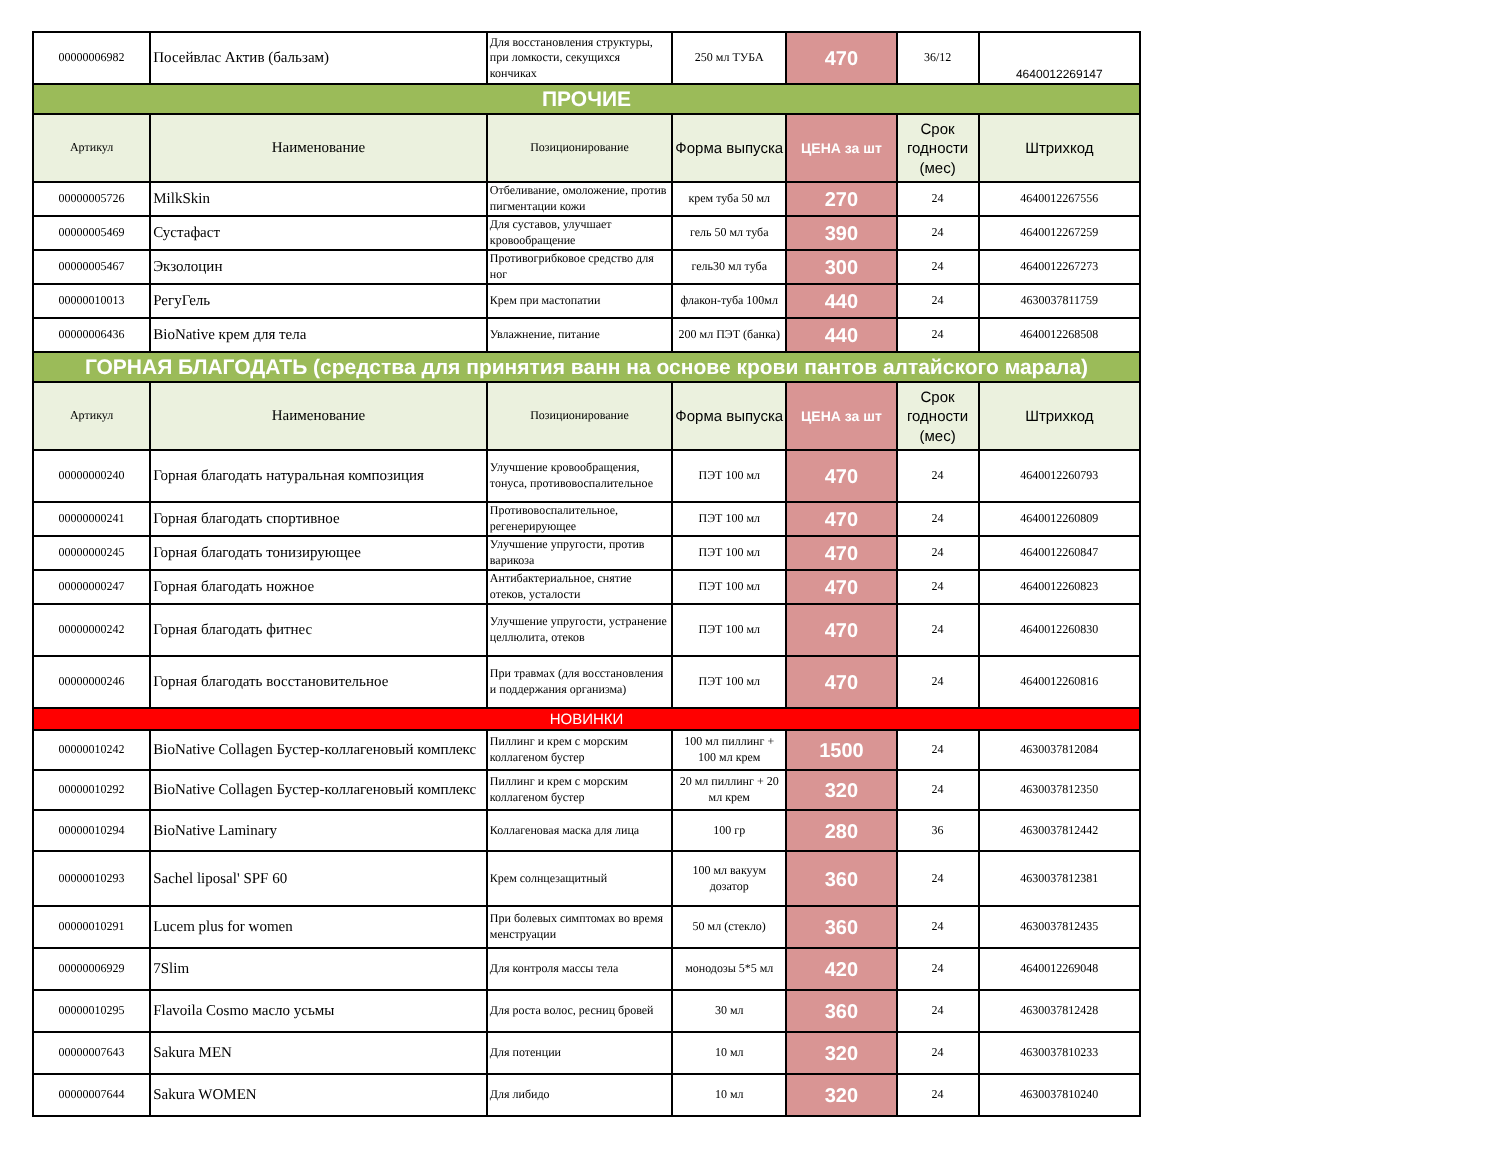| 00000006982 | Посейвлас Актив (бальзам) | Для восстановления структуры, при ломкости, секущихся кончиках | 250 мл ТУБА | 470 | 36/12 | 4640012269147 |
| ПРОЧИЕ | | | | | | |
| Артикул | Наименование | Позиционирование | Форма выпуска | ЦЕНА за шт | Срок годности (мес) | Штрихкод |
| 00000005726 | MilkSkin | Отбеливание, омоложение, против пигментации кожи | крем туба 50 мл | 270 | 24 | 4640012267556 |
| 00000005469 | Сустафаст | Для суставов, улучшает кровообращение | гель 50 мл туба | 390 | 24 | 4640012267259 |
| 00000005467 | Экзолоцин | Противогрибковое средство для ног | гель30 мл туба | 300 | 24 | 4640012267273 |
| 00000010013 | РегуГель | Крем при мастопатии | флакон-туба 100мл | 440 | 24 | 4630037811759 |
| 00000006436 | BioNative крем для тела | Увлажнение, питание | 200 мл ПЭТ (банка) | 440 | 24 | 4640012268508 |
| ГОРНАЯ БЛАГОДАТЬ (средства для принятия ванн на основе крови пантов алтайского марала) | | | | | | |
| Артикул | Наименование | Позиционирование | Форма выпуска | ЦЕНА за шт | Срок годности (мес) | Штрихкод |
| 00000000240 | Горная благодать натуральная композиция | Улучшение кровообращения, тонуса, противовоспалительное | ПЭТ 100 мл | 470 | 24 | 4640012260793 |
| 00000000241 | Горная благодать спортивное | Противовоспалительное, регенерирующее | ПЭТ 100 мл | 470 | 24 | 4640012260809 |
| 00000000245 | Горная благодать тонизирующее | Улучшение упругости, против варикоза | ПЭТ 100 мл | 470 | 24 | 4640012260847 |
| 00000000247 | Горная благодать ножное | Антибактериальное, снятие отеков, усталости | ПЭТ 100 мл | 470 | 24 | 4640012260823 |
| 00000000242 | Горная благодать фитнес | Улучшение упругости, устранение целлюлита, отеков | ПЭТ 100 мл | 470 | 24 | 4640012260830 |
| 00000000246 | Горная благодать восстановительное | При травмах (для восстановления и поддержания организма) | ПЭТ 100 мл | 470 | 24 | 4640012260816 |
| НОВИНКИ | | | | | | |
| 00000010242 | BioNative Collagen Бустер-коллагеновый комплекс | Пиллинг и крем с морским коллагеном бустер | 100 мл пиллинг + 100 мл крем | 1500 | 24 | 4630037812084 |
| 00000010292 | BioNative Collagen Бустер-коллагеновый комплекс | Пиллинг и крем с морским коллагеном бустер | 20 мл пиллинг + 20 мл крем | 320 | 24 | 4630037812350 |
| 00000010294 | BioNative Laminary | Коллагеновая маска для лица | 100 гр | 280 | 36 | 4630037812442 |
| 00000010293 | Sachel liposal' SPF 60 | Крем солнцезащитный | 100 мл вакуум дозатор | 360 | 24 | 4630037812381 |
| 00000010291 | Lucem plus for women | При болевых симптомах во время менструации | 50 мл (стекло) | 360 | 24 | 4630037812435 |
| 00000006929 | 7Slim | Для контроля массы тела | монодозы 5*5 мл | 420 | 24 | 4640012269048 |
| 00000010295 | Flavoila Cosmo масло усьмы | Для роста волос, ресниц бровей | 30 мл | 360 | 24 | 4630037812428 |
| 00000007643 | Sakura MEN | Для потенции | 10 мл | 320 | 24 | 4630037810233 |
| 00000007644 | Sakura WOMEN | Для либидо | 10 мл | 320 | 24 | 4630037810240 |